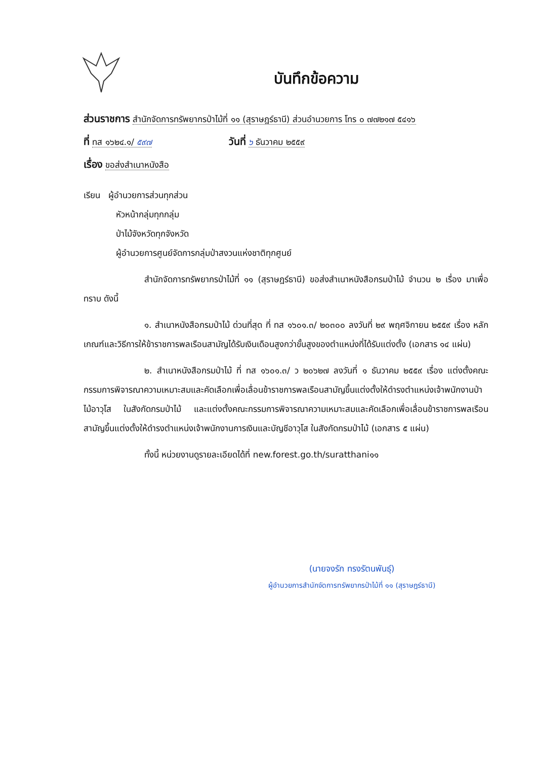บันทึกข้อความ
ส่วนราชการ สำนักจัดการทรัพยากรป่าไม้ที่ ๑๑ (สุราษฎร์ธานี) ส่วนอำนวยการ โทร ๐ ๗๗๒๑๗ ๕๔๑๖
ที่ ทส ๑๖๒๔.๑/ ๕๙๗ วันที่ ๖ ธันวาคม ๒๕๕๙
เรื่อง ขอส่งสำเนาหนังสือ
เรียน ผู้อำนวยการส่วนทุกส่วน
หัวหน้ากลุ่มทุกกลุ่ม
ป่าไม้จังหวัดทุกจังหวัด
ผู้อำนวยการศูนย์จัดการกลุ่มป่าสงวนแห่งชาติทุกศูนย์
สำนักจัดการทรัพยากรป่าไม้ที่ ๑๑ (สุราษฎร์ธานี) ขอส่งสำเนาหนังสือกรมป่าไม้ จำนวน ๒ เรื่อง มาเพื่อทราบ ดังนี้
๑. สำเนาหนังสือกรมป่าไม้ ด่วนที่สุด ที่ ทส ๑๖๐๑.๓/ ๒๐๓๐๐ ลงวันที่ ๒๙ พฤศจิกายน ๒๕๕๙ เรื่อง หลักเกณฑ์และวิธีการให้ข้าราชการพลเรือนสามัญได้รับเงินเดือนสูงกว่าขั้นสูงของตำแหน่งที่ได้รับแต่งตั้ง (เอกสาร ๑๔ แผ่น)
๒. สำเนาหนังสือกรมป่าไม้ ที่ ทส ๑๖๐๑.๓/ ว ๒๐๖๒๗ ลงวันที่ ๑ ธันวาคม ๒๕๕๙ เรื่อง แต่งตั้งคณะกรรมการพิจารณาความเหมาะสมและคัดเลือกเพื่อเลื่อนข้าราชการพลเรือนสามัญขึ้นแต่งตั้งให้ดำรงตำแหน่งเจ้าพนักงานป่าไม้อาวุโส ในสังกัดกรมป่าไม้ และแต่งตั้งคณะกรรมการพิจารณาความเหมาะสมและคัดเลือกเพื่อเลื่อนข้าราชการพลเรือนสามัญขึ้นแต่งตั้งให้ดำรงตำแหน่งเจ้าพนักงานการเงินและบัญชีอาวุโส ในสังกัดกรมป่าไม้ (เอกสาร ๕ แผ่น)
ทั้งนี้ หน่วยงานดูรายละเอียดได้ที่ new.forest.go.th/suratthani๑๑
(นายจงรัก ทรงรัตนพันธุ์)
ผู้อำนวยการสำนักจัดการทรัพยากรป่าไม้ที่ ๑๑ (สุราษฎร์ธานี)